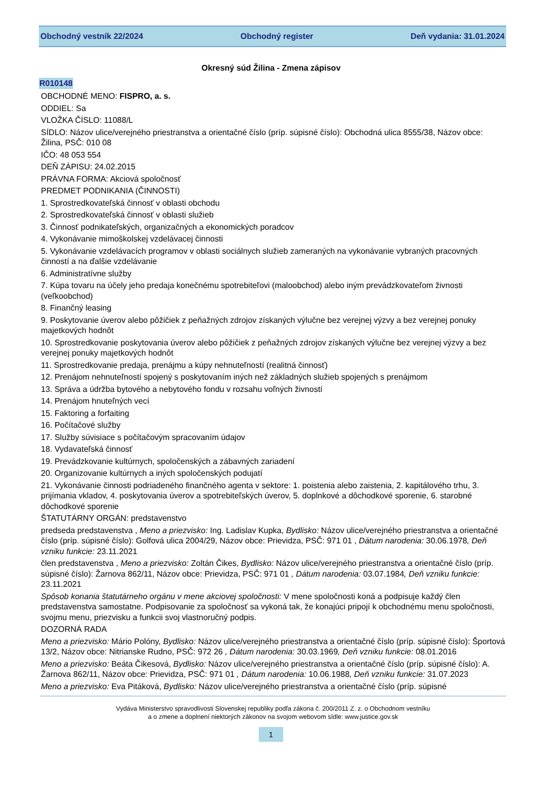Obchodný vestník 22/2024 Obchodný register Deň vydania: 31.01.2024
Okresný súd Žilina - Zmena zápisov
R010148
OBCHODNÉ MENO: FISPRO, a. s.
ODDIEL: Sa
VLOŽKA ČÍSLO: 11088/L
SÍDLO: Názov ulice/verejného priestranstva a orientačné číslo (príp. súpisné číslo): Obchodná ulica 8555/38, Názov obce: Žilina, PSČ: 010 08
IČO: 48 053 554
DEŇ ZÁPISU: 24.02.2015
PRÁVNA FORMA: Akciová spoločnosť
PREDMET PODNIKANIA (ČINNOSTI)
1. Sprostredkovateľská činnosť v oblasti obchodu
2. Sprostredkovateľská činnosť v oblasti služieb
3. Činnosť podnikateľských, organizačných a ekonomických poradcov
4. Vykonávanie mimoškolskej vzdelávacej činnosti
5. Vykonávanie vzdelávacích programov v oblasti sociálnych služieb zameraných na vykonávanie vybraných pracovných činností a na ďalšie vzdelávanie
6. Administratívne služby
7. Kúpa tovaru na účely jeho predaja konečnému spotrebiteľovi (maloobchod) alebo iným prevádzkovateľom živnosti (veľkoobchod)
8. Finančný leasing
9. Poskytovanie úverov alebo pôžičiek z peňažných zdrojov získaných výlučne bez verejnej výzvy a bez verejnej ponuky majetkových hodnôt
10. Sprostredkovanie poskytovania úverov alebo pôžičiek z peňažných zdrojov získaných výlučne bez verejnej výzvy a bez verejnej ponuky majetkových hodnôt
11. Sprostredkovanie predaja, prenájmu a kúpy nehnuteľností (realitná činnosť)
12. Prenájom nehnuteľností spojený s poskytovaním iných než základných služieb spojených s prenájmom
13. Správa a údržba bytového a nebytového fondu v rozsahu voľných živností
14. Prenájom hnuteľných vecí
15. Faktoring a forfaiting
16. Počítačové služby
17. Služby súvisiace s počítačovým spracovaním údajov
18. Vydavateľská činnosť
19. Prevádzkovanie kultúrnych, spoločenských a zábavných zariadení
20. Organizovanie kultúrnych a iných spoločenských podujatí
21. Vykonávanie činnosti podriadeného finančného agenta v sektore: 1. poistenia alebo zaistenia, 2. kapitálového trhu, 3. prijímania vkladov, 4. poskytovania úverov a spotrebiteľských úverov, 5. doplnkové a dôchodkové sporenie, 6. starobné dôchodkové sporenie
ŠTATUTÁRNY ORGÁN: predstavenstvo
predseda predstavenstva , Meno a priezvisko: Ing. Ladislav Kupka, Bydlisko: Názov ulice/verejného priestranstva a orientačné číslo (príp. súpisné číslo): Golfová ulica 2004/29, Názov obce: Prievidza, PSČ: 971 01 , Dátum narodenia: 30.06.1978, Deň vzniku funkcie: 23.11.2021
člen predstavenstva , Meno a priezvisko: Zoltán Čikes, Bydlisko: Názov ulice/verejného priestranstva a orientačné číslo (príp. súpisné číslo): Žarnova 862/11, Názov obce: Prievidza, PSČ: 971 01 , Dátum narodenia: 03.07.1984, Deň vzniku funkcie: 23.11.2021
Spôsob konania štatutárneho orgánu v mene akciovej spoločnosti: V mene spoločnosti koná a podpisuje každý člen predstavenstva samostatne. Podpisovanie za spoločnosť sa vykoná tak, že konajúci pripojí k obchodnému menu spoločnosti, svojmu menu, priezvisku a funkcii svoj vlastnoručný podpis.
DOZORNÁ RADA
Meno a priezvisko: Mário Polóny, Bydlisko: Názov ulice/verejného priestranstva a orientačné číslo (príp. súpisné číslo): Športová 13/2, Názov obce: Nitrianske Rudno, PSČ: 972 26 , Dátum narodenia: 30.03.1969, Deň vzniku funkcie: 08.01.2016
Meno a priezvisko: Beáta Čikesová, Bydlisko: Názov ulice/verejného priestranstva a orientačné číslo (príp. súpisné číslo): A. Žarnova 862/11, Názov obce: Prievidza, PSČ: 971 01 , Dátum narodenia: 10.06.1988, Deň vzniku funkcie: 31.07.2023
Meno a priezvisko: Eva Pitáková, Bydlisko: Názov ulice/verejného priestranstva a orientačné číslo (príp. súpisné
Vydáva Ministerstvo spravodlivosti Slovenskej republiky podľa zákona č. 200/2011 Z. z. o Obchodnom vestníku
a o zmene a doplnení niektorých zákonov na svojom webovom sídle: www.justice.gov.sk
1